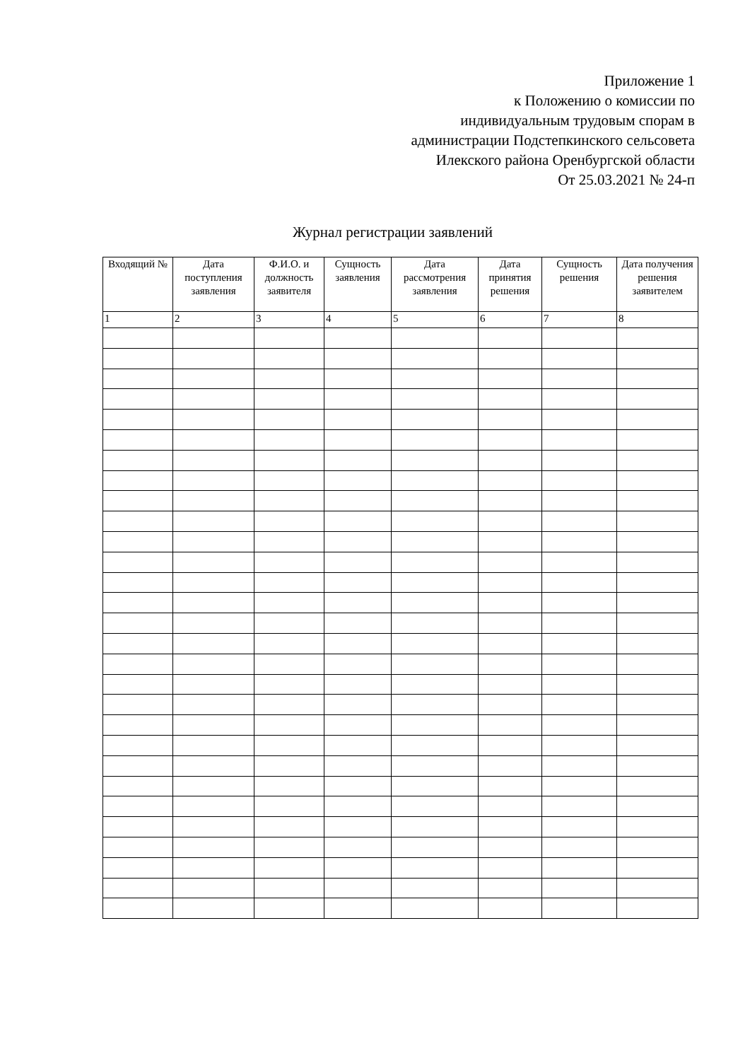Приложение 1
к Положению о комиссии по
индивидуальным трудовым спорам в
администрации Подстепкинского сельсовета
Илекского района Оренбургской области
От 25.03.2021 № 24-п
Журнал регистрации заявлений
| Входящий № | Дата поступления заявления | Ф.И.О. и должность заявителя | Сущность заявления | Дата рассмотрения заявления | Дата принятия решения | Сущность решения | Дата получения решения заявителем |
| --- | --- | --- | --- | --- | --- | --- | --- |
| 1 | 2 | 3 | 4 | 5 | 6 | 7 | 8 |